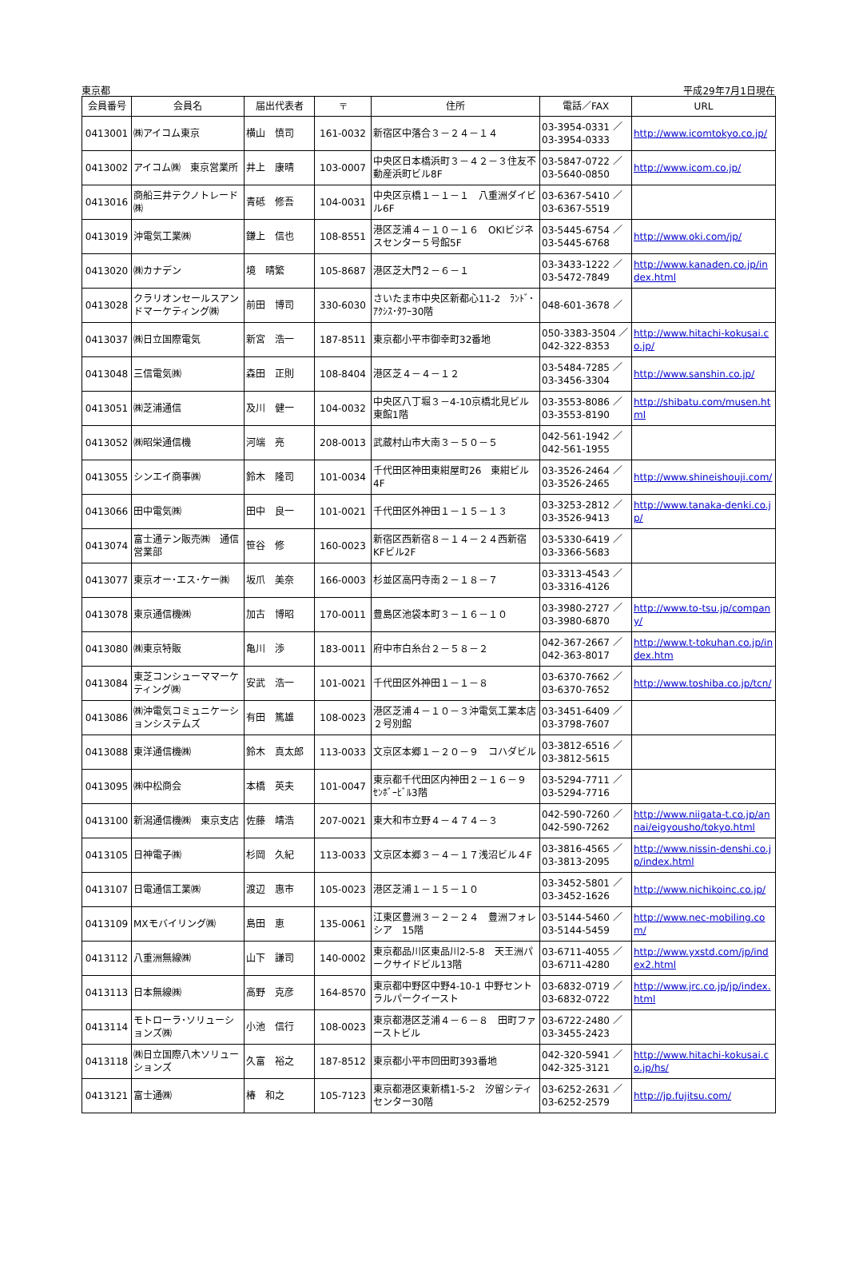東京都 平成29年7月1日現在
| 会員番号 | 会員名 | 届出代表者 | 〒 | 住所 | 電話／FAX | URL |
| --- | --- | --- | --- | --- | --- | --- |
| 0413001 | ㈱アイコム東京 | 横山 慎司 | 161-0032 | 新宿区中落合３－２４－１４ | 03-3954-0331 ／ 03-3954-0333 | http://www.icomtokyo.co.jp/ |
| 0413002 | アイコム㈱ 東京営業所 | 井上 康晴 | 103-0007 | 中央区日本橋浜町３－４２－３住友不動産浜町ビル8F | 03-5847-0722 ／ 03-5640-0850 | http://www.icom.co.jp/ |
| 0413016 | 商船三井テクノトレード㈱ | 青砥 修吾 | 104-0031 | 中央区京橋１－１－１ 八重洲ダイビル6F | 03-6367-5410 ／ 03-6367-5519 | |
| 0413019 | 沖電気工業㈱ | 鎌上 信也 | 108-8551 | 港区芝浦４－１０－１６ OKIビジネスセンター５号館5F | 03-5445-6754 ／ 03-5445-6768 | http://www.oki.com/jp/ |
| 0413020 | ㈱カナデン | 境 晴繁 | 105-8687 | 港区芝大門２－６－１ | 03-3433-1222 ／ 03-5472-7849 | http://www.kanaden.co.jp/index.html |
| 0413028 | クラリオンセールスアンドマーケティング㈱ | 前田 博司 | 330-6030 | さいたま市中央区新都心11-2 ﾗﾝﾄﾞ･ｱｸｼｽ･ﾀﾜｰ30階 | 048-601-3678 ／ | |
| 0413037 | ㈱日立国際電気 | 新宮 浩一 | 187-8511 | 東京都小平市御幸町32番地 | 050-3383-3504 ／042-322-8353 | http://www.hitachi-kokusai.co.jp/ |
| 0413048 | 三信電気㈱ | 森田 正則 | 108-8404 | 港区芝４－４－１２ | 03-5484-7285 ／ 03-3456-3304 | http://www.sanshin.co.jp/ |
| 0413051 | ㈱芝浦通信 | 及川 健一 | 104-0032 | 中央区八丁堀３－4-10京橋北見ビル東館1階 | 03-3553-8086 ／ 03-3553-8190 | http://shibatu.com/musen.html |
| 0413052 | ㈱昭栄通信機 | 河端 亮 | 208-0013 | 武蔵村山市大南３－５０－５ | 042-561-1942 ／ 042-561-1955 | |
| 0413055 | シンエイ商事㈱ | 鈴木 隆司 | 101-0034 | 千代田区神田東紺屋町26 東紺ビル4F | 03-3526-2464 ／ 03-3526-2465 | http://www.shineishouji.com/ |
| 0413066 | 田中電気㈱ | 田中 良一 | 101-0021 | 千代田区外神田１－１５－１３ | 03-3253-2812 ／ 03-3526-9413 | http://www.tanaka-denki.co.jp/ |
| 0413074 | 富士通テン販売㈱ 通信営業部 | 笹谷 修 | 160-0023 | 新宿区西新宿８－１４－２４西新宿KFビル2F | 03-5330-6419 ／ 03-3366-5683 | |
| 0413077 | 東京オー･エス･ケー㈱ | 坂爪 美奈 | 166-0003 | 杉並区高円寺南２－１８－７ | 03-3313-4543 ／ 03-3316-4126 | |
| 0413078 | 東京通信機㈱ | 加古 博昭 | 170-0011 | 豊島区池袋本町３－１６－１０ | 03-3980-2727 ／ 03-3980-6870 | http://www.to-tsu.jp/company/ |
| 0413080 | ㈱東京特販 | 亀川 渉 | 183-0011 | 府中市白糸台２－５８－２ | 042-367-2667 ／ 042-363-8017 | http://www.t-tokuhan.co.jp/index.htm |
| 0413084 | 東芝コンシューママーケティング㈱ | 安武 浩一 | 101-0021 | 千代田区外神田１－１－８ | 03-6370-7662 ／ 03-6370-7652 | http://www.toshiba.co.jp/tcn/ |
| 0413086 | ㈱沖電気コミュニケーションシステムズ | 有田 篤雄 | 108-0023 | 港区芝浦４－１０－３沖電気工業本店２号別館 | 03-3451-6409 ／ 03-3798-7607 | |
| 0413088 | 東洋通信機㈱ | 鈴木 真太郎 | 113-0033 | 文京区本郷１－２０－９ コハダビル | 03-3812-6516 ／ 03-3812-5615 | |
| 0413095 | ㈱中松商会 | 本橋 英夫 | 101-0047 | 東京都千代田区内神田２－１６－９ ｾﾝﾎﾞｰﾋﾞﾙ3階 | 03-5294-7711 ／ 03-5294-7716 | |
| 0413100 | 新潟通信機㈱ 東京支店 | 佐藤 靖浩 | 207-0021 | 東大和市立野４－４７４－３ | 042-590-7260 ／ 042-590-7262 | http://www.niigata-t.co.jp/annai/eigyousho/tokyo.html |
| 0413105 | 日神電子㈱ | 杉岡 久紀 | 113-0033 | 文京区本郷３－４－１７浅沼ビル４F | 03-3816-4565 ／ 03-3813-2095 | http://www.nissin-denshi.co.jp/index.html |
| 0413107 | 日電通信工業㈱ | 渡辺 惠市 | 105-0023 | 港区芝浦１－１５－１０ | 03-3452-5801 ／ 03-3452-1626 | http://www.nichikoinc.co.jp/ |
| 0413109 | MXモバイリング㈱ | 島田 恵 | 135-0061 | 江東区豊洲３－２－２４ 豊洲フォレシア 15階 | 03-5144-5460 ／ 03-5144-5459 | http://www.nec-mobiling.com/ |
| 0413112 | 八重洲無線㈱ | 山下 謙司 | 140-0002 | 東京都品川区東品川2-5-8 天王洲パークサイドビル13階 | 03-6711-4055 ／ 03-6711-4280 | http://www.yxstd.com/jp/index2.html |
| 0413113 | 日本無線㈱ | 高野 克彦 | 164-8570 | 東京都中野区中野4-10-1 中野セントラルパークイースト | 03-6832-0719 ／ 03-6832-0722 | http://www.jrc.co.jp/jp/index.html |
| 0413114 | モトローラ･ソリューションズ㈱ | 小池 信行 | 108-0023 | 東京都港区芝浦４－６－８ 田町ファーストビル | 03-6722-2480 ／ 03-3455-2423 | |
| 0413118 | ㈱日立国際八木ソリューションズ | 久富 裕之 | 187-8512 | 東京都小平市回田町393番地 | 042-320-5941 ／ 042-325-3121 | http://www.hitachi-kokusai.co.jp/hs/ |
| 0413121 | 富士通㈱ | 椿 和之 | 105-7123 | 東京都港区東新橋1-5-2 汐留シティセンター30階 | 03-6252-2631 ／ 03-6252-2579 | http://jp.fujitsu.com/ |